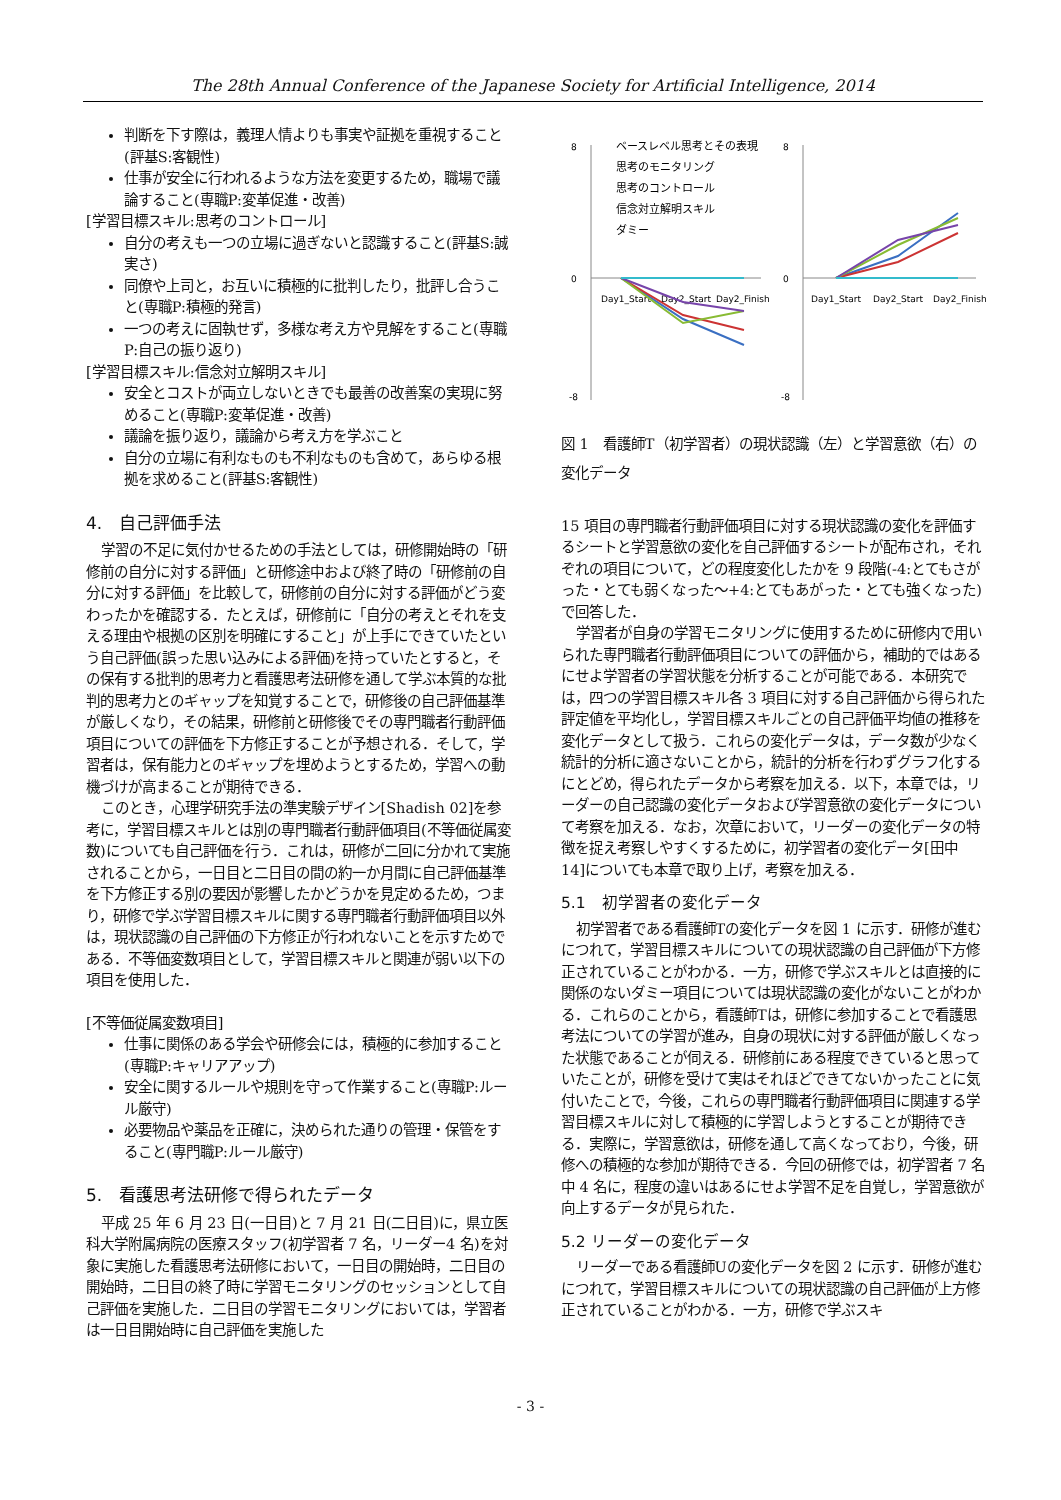The 28th Annual Conference of the Japanese Society for Artificial Intelligence, 2014
判断を下す際は，義理人情よりも事実や証拠を重視すること(評基S:客観性)
仕事が安全に行われるような方法を変更するため，職場で議論すること(専職P:変革促進・改善)
[学習目標スキル:思考のコントロール]
自分の考えも一つの立場に過ぎないと認識すること(評基S:誠実さ)
同僚や上司と，お互いに積極的に批判したり，批評し合うこと(専職P:積極的発言)
一つの考えに固執せず，多様な考え方や見解をすること(専職P:自己の振り返り)
[学習目標スキル:信念対立解明スキル]
安全とコストが両立しないときでも最善の改善案の実現に努めること(専職P:変革促進・改善)
議論を振り返り，議論から考え方を学ぶこと
自分の立場に有利なものも不利なものも含めて，あらゆる根拠を求めること(評基S:客観性)
4.　自己評価手法
学習の不足に気付かせるための手法としては，研修開始時の「研修前の自分に対する評価」と研修途中および終了時の「研修前の自分に対する評価」を比較して，研修前の自分に対する評価がどう変わったかを確認する．たとえば，研修前に「自分の考えとそれを支える理由や根拠の区別を明確にすること」が上手にできていたという自己評価(誤った思い込みによる評価)を持っていたとすると，その保有する批判的思考力と看護思考法研修を通して学ぶ本質的な批判的思考力とのギャップを知覚することで，研修後の自己評価基準が厳しくなり，その結果，研修前と研修後でその専門職者行動評価項目についての評価を下方修正することが予想される．そして，学習者は，保有能力とのギャップを埋めようとするため，学習への動機づけが高まることが期待できる．
このとき，心理学研究手法の準実験デザイン[Shadish 02]を参考に，学習目標スキルとは別の専門職者行動評価項目(不等価従属変数)についても自己評価を行う．これは，研修が二回に分かれて実施されることから，一日目と二日目の間の約一か月間に自己評価基準を下方修正する別の要因が影響したかどうかを見定めるため，つまり，研修で学ぶ学習目標スキルに関する専門職者行動評価項目以外は，現状認識の自己評価の下方修正が行われないことを示すためである．不等価変数項目として，学習目標スキルと関連が弱い以下の項目を使用した．
[不等価従属変数項目]
仕事に関係のある学会や研修会には，積極的に参加すること(専職P:キャリアアップ)
安全に関するルールや規則を守って作業すること(専職P:ルール厳守)
必要物品や薬品を正確に，決められた通りの管理・保管をすること(専門職P:ルール厳守)
5.　看護思考法研修で得られたデータ
平成 25 年 6 月 23 日(一日目)と 7 月 21 日(二日目)に，県立医科大学附属病院の医療スタッフ(初学習者 7 名，リーダー4 名)を対象に実施した看護思考法研修において，一日目の開始時，二日目の開始時，二日目の終了時に学習モニタリングのセッションとして自己評価を実施した．二日目の学習モニタリングにおいては，学習者は一日目開始時に自己評価を実施した
8
0
-8
Day1_Start
Day2_Start
Day2_Finish
ベースレベル思考とその表現
思考のモニタリング
思考のコントロール
信念対立解明スキル
ダミー
8
0
-8
Day1_Start
Day2_Start
Day2_Finish
図 1　看護師T（初学習者）の現状認識（左）と学習意欲（右）の変化データ
15 項目の専門職者行動評価項目に対する現状認識の変化を評価するシートと学習意欲の変化を自己評価するシートが配布され，それぞれの項目について，どの程度変化したかを 9 段階(-4:とてもさがった・とても弱くなった～+4:とてもあがった・とても強くなった)で回答した．
学習者が自身の学習モニタリングに使用するために研修内で用いられた専門職者行動評価項目についての評価から，補助的ではあるにせよ学習者の学習状態を分析することが可能である．本研究では，四つの学習目標スキル各 3 項目に対する自己評価から得られた評定値を平均化し，学習目標スキルごとの自己評価平均値の推移を変化データとして扱う．これらの変化データは，データ数が少なく統計的分析に適さないことから，統計的分析を行わずグラフ化するにとどめ，得られたデータから考察を加える．以下，本章では，リーダーの自己認識の変化データおよび学習意欲の変化データについて考察を加える．なお，次章において，リーダーの変化データの特徴を捉え考察しやすくするために，初学習者の変化データ[田中 14]についても本章で取り上げ，考察を加える．
5.1　初学習者の変化データ
初学習者である看護師Tの変化データを図 1 に示す．研修が進むにつれて，学習目標スキルについての現状認識の自己評価が下方修正されていることがわかる．一方，研修で学ぶスキルとは直接的に関係のないダミー項目については現状認識の変化がないことがわかる．これらのことから，看護師Tは，研修に参加することで看護思考法についての学習が進み，自身の現状に対する評価が厳しくなった状態であることが伺える．研修前にある程度できていると思っていたことが，研修を受けて実はそれほどできてないかったことに気付いたことで，今後，これらの専門職者行動評価項目に関連する学習目標スキルに対して積極的に学習しようとすることが期待できる．実際に，学習意欲は，研修を通して高くなっており，今後，研修への積極的な参加が期待できる．今回の研修では，初学習者 7 名中 4 名に，程度の違いはあるにせよ学習不足を自覚し，学習意欲が向上するデータが見られた．
5.2 リーダーの変化データ
リーダーである看護師Uの変化データを図 2 に示す．研修が進むにつれて，学習目標スキルについての現状認識の自己評価が上方修正されていることがわかる．一方，研修で学ぶスキ
- 3 -